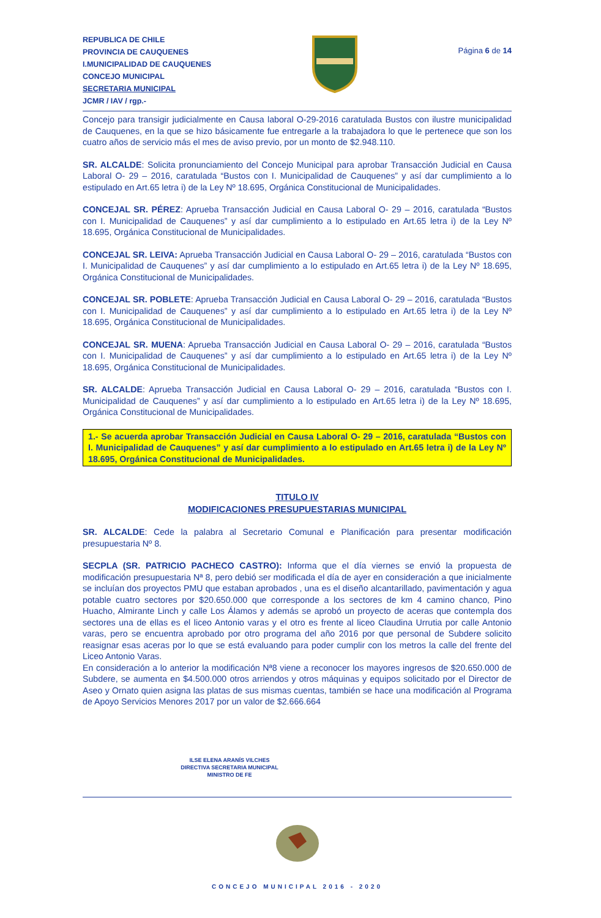REPUBLICA DE CHILE
PROVINCIA DE CAUQUENES
I.MUNICIPALIDAD DE CAUQUENES
CONCEJO MUNICIPAL
SECRETARIA MUNICIPAL
JCMR / IAV / rgp.-
Página 6 de 14
Concejo para transigir judicialmente en Causa laboral O-29-2016 caratulada Bustos con ilustre municipalidad de Cauquenes, en la que se hizo básicamente fue entregarle a la trabajadora lo que le pertenece que son los cuatro años de servicio más el mes de aviso previo, por un monto de $2.948.110.
SR. ALCALDE: Solicita pronunciamiento del Concejo Municipal para aprobar Transacción Judicial en Causa Laboral O- 29 – 2016, caratulada “Bustos con I. Municipalidad de Cauquenes” y así dar cumplimiento a lo estipulado en Art.65 letra i) de la Ley Nº 18.695, Orgánica Constitucional de Municipalidades.
CONCEJAL SR. PÉREZ: Aprueba Transacción Judicial en Causa Laboral O- 29 – 2016, caratulada “Bustos con I. Municipalidad de Cauquenes” y así dar cumplimiento a lo estipulado en Art.65 letra i) de la Ley Nº 18.695, Orgánica Constitucional de Municipalidades.
CONCEJAL SR. LEIVA: Aprueba Transacción Judicial en Causa Laboral O- 29 – 2016, caratulada “Bustos con I. Municipalidad de Cauquenes” y así dar cumplimiento a lo estipulado en Art.65 letra i) de la Ley Nº 18.695, Orgánica Constitucional de Municipalidades.
CONCEJAL SR. POBLETE: Aprueba Transacción Judicial en Causa Laboral O- 29 – 2016, caratulada “Bustos con I. Municipalidad de Cauquenes” y así dar cumplimiento a lo estipulado en Art.65 letra i) de la Ley Nº 18.695, Orgánica Constitucional de Municipalidades.
CONCEJAL SR. MUENA: Aprueba Transacción Judicial en Causa Laboral O- 29 – 2016, caratulada “Bustos con I. Municipalidad de Cauquenes” y así dar cumplimiento a lo estipulado en Art.65 letra i) de la Ley Nº 18.695, Orgánica Constitucional de Municipalidades.
SR. ALCALDE: Aprueba Transacción Judicial en Causa Laboral O- 29 – 2016, caratulada “Bustos con I. Municipalidad de Cauquenes” y así dar cumplimiento a lo estipulado en Art.65 letra i) de la Ley Nº 18.695, Orgánica Constitucional de Municipalidades.
1.- Se acuerda aprobar Transacción Judicial en Causa Laboral O- 29 – 2016, caratulada “Bustos con I. Municipalidad de Cauquenes” y así dar cumplimiento a lo estipulado en Art.65 letra i) de la Ley Nº 18.695, Orgánica Constitucional de Municipalidades.
TITULO IV
MODIFICACIONES PRESUPUESTARIAS MUNICIPAL
SR. ALCALDE: Cede la palabra al Secretario Comunal e Planificación para presentar modificación presupuestaria Nº 8.
SECPLA (SR. PATRICIO PACHECO CASTRO): Informa que el día viernes se envió la propuesta de modificación presupuestaria Nª 8, pero debió ser modificada el día de ayer en consideración a que inicialmente se incluían dos proyectos PMU que estaban aprobados , una es el diseño alcantarillado, pavimentación y agua potable cuatro sectores por $20.650.000 que corresponde a los sectores de km 4 camino chanco, Pino Huacho, Almirante Linch y calle Los Álamos y además se aprobó un proyecto de aceras que contempla dos sectores una de ellas es el liceo Antonio varas y el otro es frente al liceo Claudina Urrutia por calle Antonio varas, pero se encuentra aprobado por otro programa del año 2016 por que personal de Subdere solicito reasignar esas aceras por lo que se está evaluando para poder cumplir con los metros la calle del frente del Liceo Antonio Varas.
En consideración a lo anterior la modificación Nª8 viene a reconocer los mayores ingresos de $20.650.000 de Subdere, se aumenta en $4.500.000 otros arriendos y otros máquinas y equipos solicitado por el Director de Aseo y Ornato quien asigna las platas de sus mismas cuentas, también se hace una modificación al Programa de Apoyo Servicios Menores 2017 por un valor de $2.666.664
ILSE ELENA ARANÍS VILCHES
DIRECTIVA SECRETARIA MUNICIPAL
MINISTRO DE FE
CONCEJO MUNICIPAL 2016 - 2020